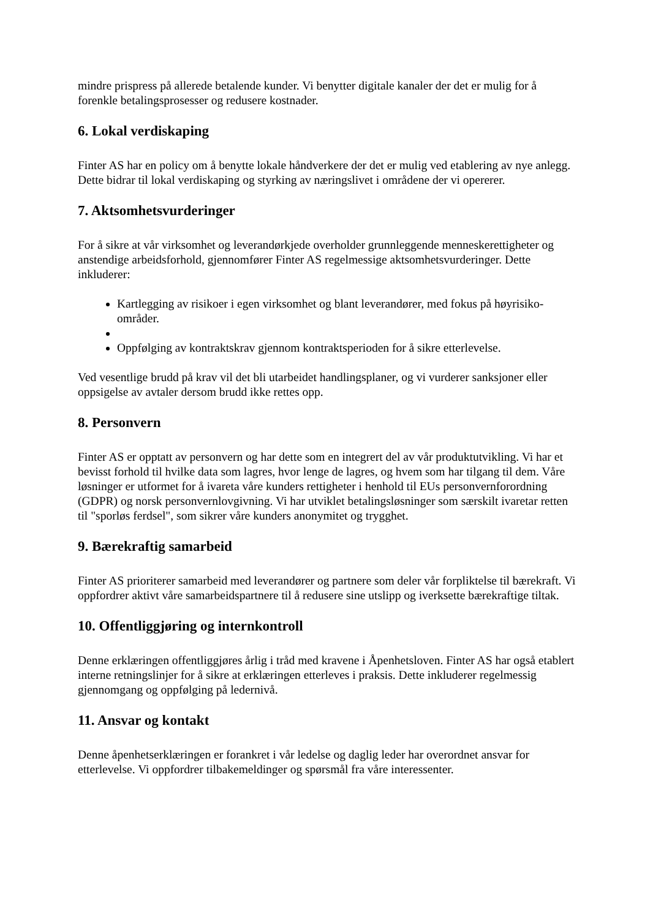mindre prispress på allerede betalende kunder. Vi benytter digitale kanaler der det er mulig for å forenkle betalingsprosesser og redusere kostnader.
6. Lokal verdiskaping
Finter AS har en policy om å benytte lokale håndverkere der det er mulig ved etablering av nye anlegg. Dette bidrar til lokal verdiskaping og styrking av næringslivet i områdene der vi opererer.
7. Aktsomhetsvurderinger
For å sikre at vår virksomhet og leverandørkjede overholder grunnleggende menneskerettigheter og anstendige arbeidsforhold, gjennomfører Finter AS regelmessige aktsomhetsvurderinger. Dette inkluderer:
Kartlegging av risikoer i egen virksomhet og blant leverandører, med fokus på høyrisiko-områder.
Oppfølging av kontraktskrav gjennom kontraktsperioden for å sikre etterlevelse.
Ved vesentlige brudd på krav vil det bli utarbeidet handlingsplaner, og vi vurderer sanksjoner eller oppsigelse av avtaler dersom brudd ikke rettes opp.
8. Personvern
Finter AS er opptatt av personvern og har dette som en integrert del av vår produktutvikling. Vi har et bevisst forhold til hvilke data som lagres, hvor lenge de lagres, og hvem som har tilgang til dem. Våre løsninger er utformet for å ivareta våre kunders rettigheter i henhold til EUs personvernforordning (GDPR) og norsk personvernlovgivning. Vi har utviklet betalingsløsninger som særskilt ivaretar retten til "sporløs ferdsel", som sikrer våre kunders anonymitet og trygghet.
9. Bærekraftig samarbeid
Finter AS prioriterer samarbeid med leverandører og partnere som deler vår forpliktelse til bærekraft. Vi oppfordrer aktivt våre samarbeidspartnere til å redusere sine utslipp og iverksette bærekraftige tiltak.
10. Offentliggjøring og internkontroll
Denne erklæringen offentliggjøres årlig i tråd med kravene i Åpenhetsloven. Finter AS har også etablert interne retningslinjer for å sikre at erklæringen etterleves i praksis. Dette inkluderer regelmessig gjennomgang og oppfølging på ledernivå.
11. Ansvar og kontakt
Denne åpenhetserklæringen er forankret i vår ledelse og daglig leder har overordnet ansvar for etterlevelse. Vi oppfordrer tilbakemeldinger og spørsmål fra våre interessenter.